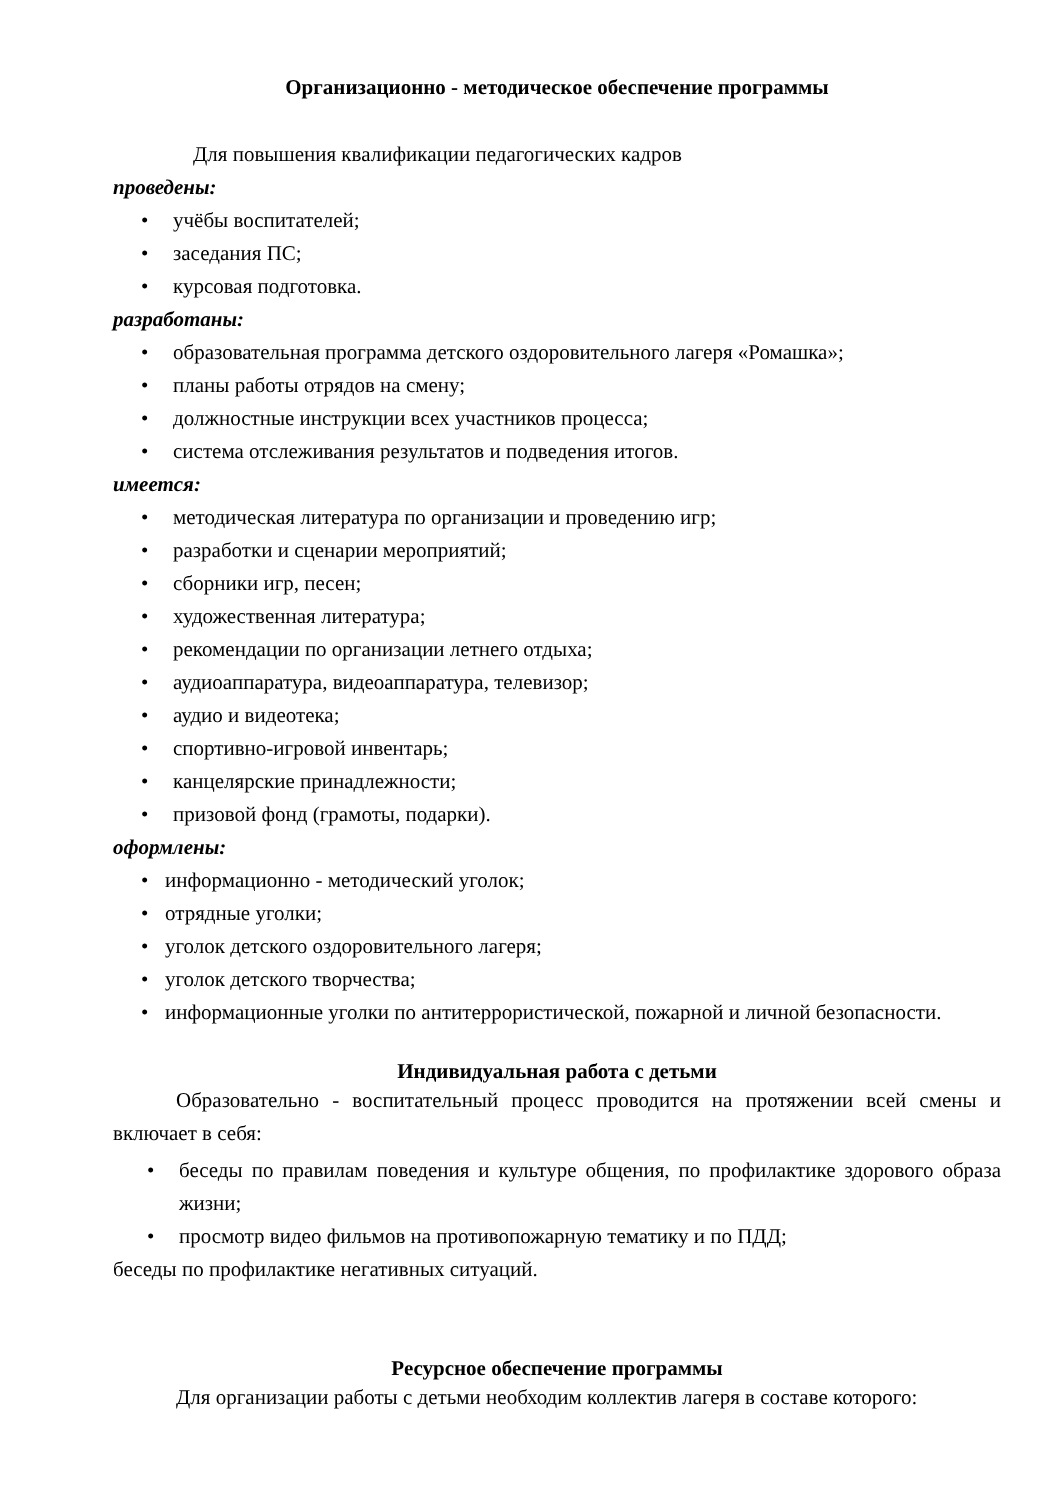Организационно - методическое обеспечение программы
Для повышения квалификации педагогических кадров
проведены:
• учёбы воспитателей;
• заседания ПС;
• курсовая подготовка.
разработаны:
• образовательная программа детского оздоровительного лагеря «Ромашка»;
• планы работы отрядов на смену;
• должностные инструкции всех участников процесса;
• система отслеживания результатов и подведения итогов.
имеется:
• методическая литература по организации и проведению игр;
• разработки и сценарии мероприятий;
• сборники игр, песен;
• художественная литература;
• рекомендации по организации летнего отдыха;
• аудиоаппаратура, видеоаппаратура, телевизор;
• аудио и видеотека;
• спортивно-игровой инвентарь;
• канцелярские принадлежности;
• призовой фонд (грамоты, подарки).
оформлены:
• информационно - методический уголок;
• отрядные уголки;
• уголок детского оздоровительного лагеря;
• уголок детского творчества;
• информационные уголки по антитеррористической, пожарной и личной безопасности.
Индивидуальная работа с детьми
Образовательно - воспитательный процесс проводится на протяжении всей смены и включает в себя:
• беседы по правилам поведения и культуре общения, по профилактике здорового образа жизни;
• просмотр видео фильмов на противопожарную тематику и по ПДД;
беседы по профилактике негативных ситуаций.
Ресурсное обеспечение программы
Для организации работы с детьми необходим коллектив лагеря в составе которого: